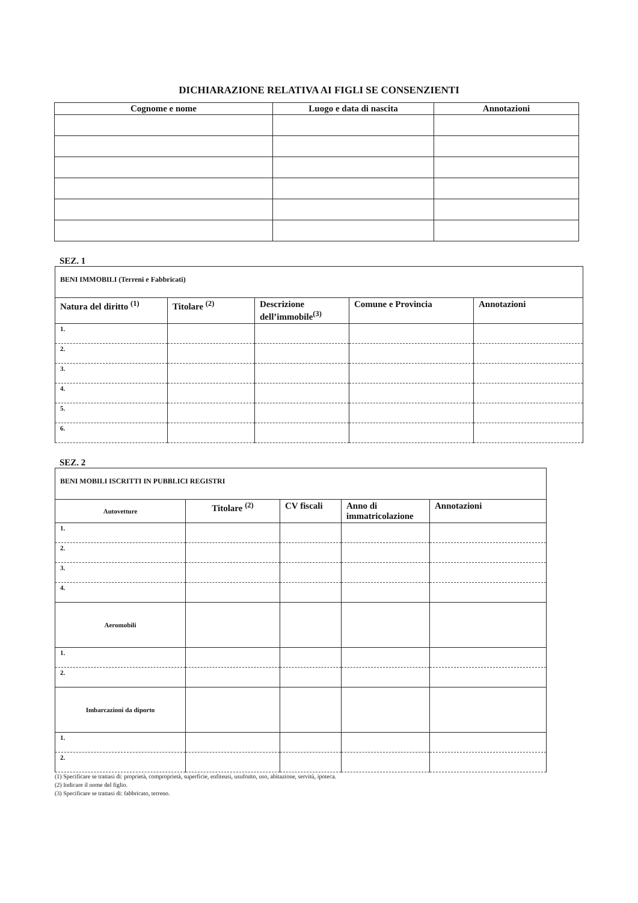DICHIARAZIONE RELATIVA AI FIGLI SE CONSENZIENTI
| Cognome e nome | Luogo e data di nascita | Annotazioni |
| --- | --- | --- |
SEZ. 1
| BENI IMMOBILI (Terreni e Fabbricati) | | | | |
| Natura del diritto <sup>(1)</sup> | Titolare <sup>(2)</sup> | Descrizione dell’immobile<sup>(3)</sup> | Comune e Provincia | Annotazioni |
| 1. | | | | |
| 2. | | | | |
| 3. | | | | |
| 4. | | | | |
| 5. | | | | |
| 6. | | | | |
SEZ. 2
| BENI MOBILI ISCRITTI IN PUBBLICI REGISTRI | | | | |
| Autovetture | Titolare <sup>(2)</sup> | CV fiscali | Anno di immatricolazione | Annotazioni |
| 1. | | | | |
| 2. | | | | |
| 3. | | | | |
| 4. | | | | |
| Aeromobili | | | | |
| 1. | | | | |
| 2. | | | | |
| Imbarcazioni da diporto | | | | |
| 1. | | | | |
| 2. | | | | |
(1) Specificare se trattasi di: proprietà, comproprietà, superficie, enfiteusi, usufrutto, uso, abitazione, servitù, ipoteca.
(2) Indicare il nome del figlio.
(3) Specificare se trattasi di: fabbricato, terreno.